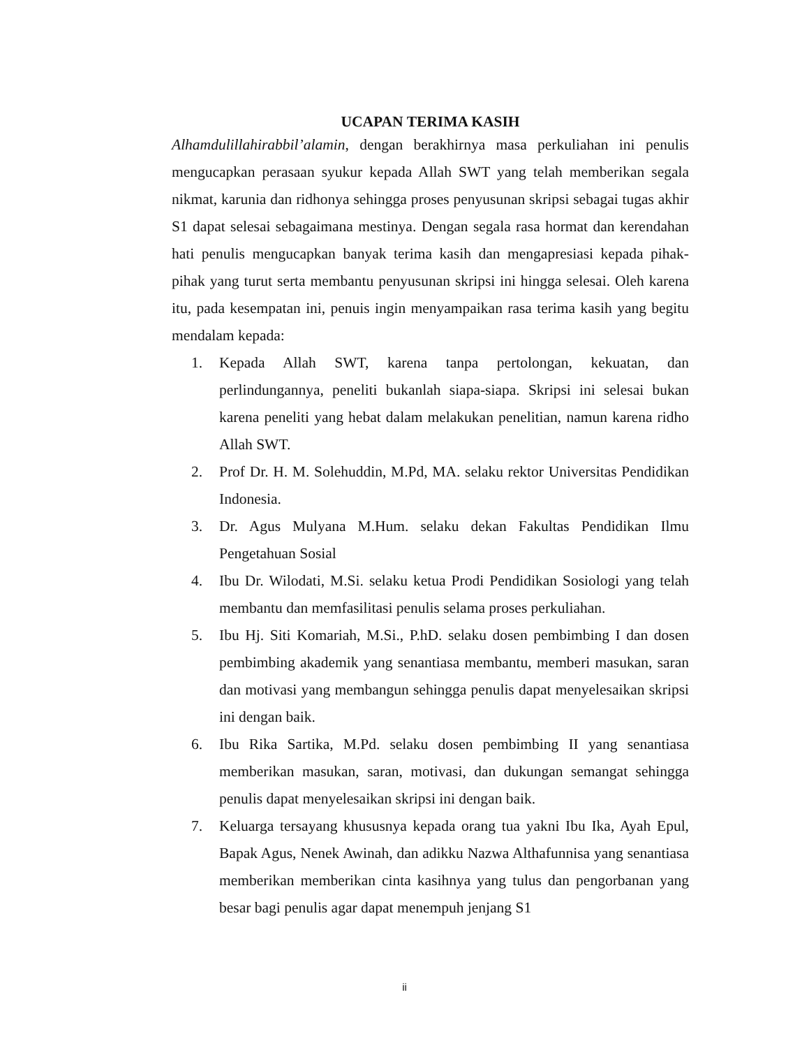UCAPAN TERIMA KASIH
Alhamdulillahirabbil’alamin, dengan berakhirnya masa perkuliahan ini penulis mengucapkan perasaan syukur kepada Allah SWT yang telah memberikan segala nikmat, karunia dan ridhonya sehingga proses penyusunan skripsi sebagai tugas akhir S1 dapat selesai sebagaimana mestinya. Dengan segala rasa hormat dan kerendahan hati penulis mengucapkan banyak terima kasih dan mengapresiasi kepada pihak-pihak yang turut serta membantu penyusunan skripsi ini hingga selesai. Oleh karena itu, pada kesempatan ini, penuis ingin menyampaikan rasa terima kasih yang begitu mendalam kepada:
1. Kepada Allah SWT, karena tanpa pertolongan, kekuatan, dan perlindungannya, peneliti bukanlah siapa-siapa. Skripsi ini selesai bukan karena peneliti yang hebat dalam melakukan penelitian, namun karena ridho Allah SWT.
2. Prof Dr. H. M. Solehuddin, M.Pd, MA. selaku rektor Universitas Pendidikan Indonesia.
3. Dr. Agus Mulyana M.Hum. selaku dekan Fakultas Pendidikan Ilmu Pengetahuan Sosial
4. Ibu Dr. Wilodati, M.Si. selaku ketua Prodi Pendidikan Sosiologi yang telah membantu dan memfasilitasi penulis selama proses perkuliahan.
5. Ibu Hj. Siti Komariah, M.Si., P.hD. selaku dosen pembimbing I dan dosen pembimbing akademik yang senantiasa membantu, memberi masukan, saran dan motivasi yang membangun sehingga penulis dapat menyelesaikan skripsi ini dengan baik.
6. Ibu Rika Sartika, M.Pd. selaku dosen pembimbing II yang senantiasa memberikan masukan, saran, motivasi, dan dukungan semangat sehingga penulis dapat menyelesaikan skripsi ini dengan baik.
7. Keluarga tersayang khususnya kepada orang tua yakni Ibu Ika, Ayah Epul, Bapak Agus, Nenek Awinah, dan adikku Nazwa Althafunnisa yang senantiasa memberikan memberikan cinta kasihnya yang tulus dan pengorbanan yang besar bagi penulis agar dapat menempuh jenjang S1
ii